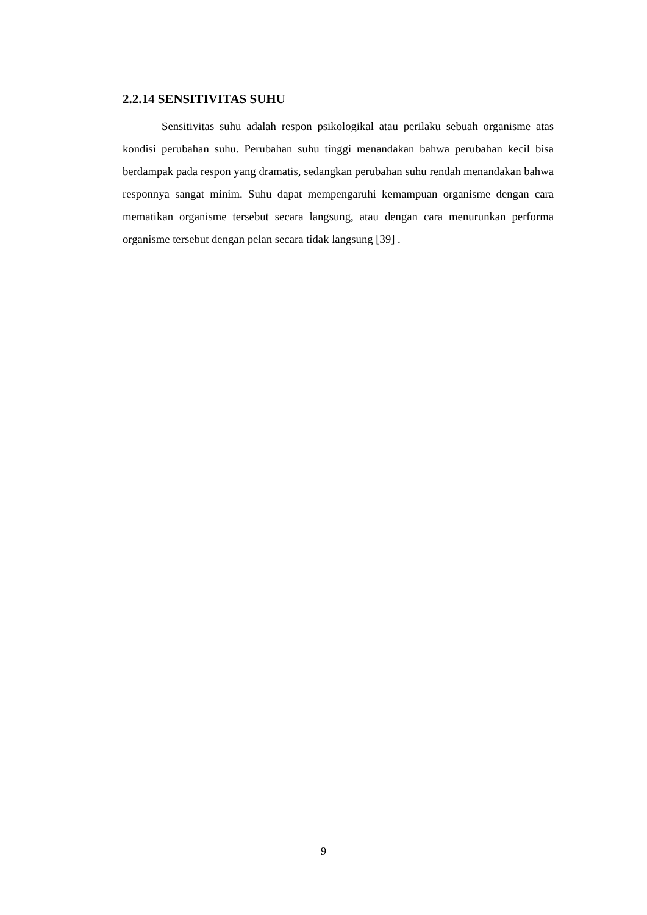2.2.14 SENSITIVITAS SUHU
Sensitivitas suhu adalah respon psikologikal atau perilaku sebuah organisme atas kondisi perubahan suhu. Perubahan suhu tinggi menandakan bahwa perubahan kecil bisa berdampak pada respon yang dramatis, sedangkan perubahan suhu rendah menandakan bahwa responnya sangat minim. Suhu dapat mempengaruhi kemampuan organisme dengan cara mematikan organisme tersebut secara langsung, atau dengan cara menurunkan performa organisme tersebut dengan pelan secara tidak langsung [39] .
9